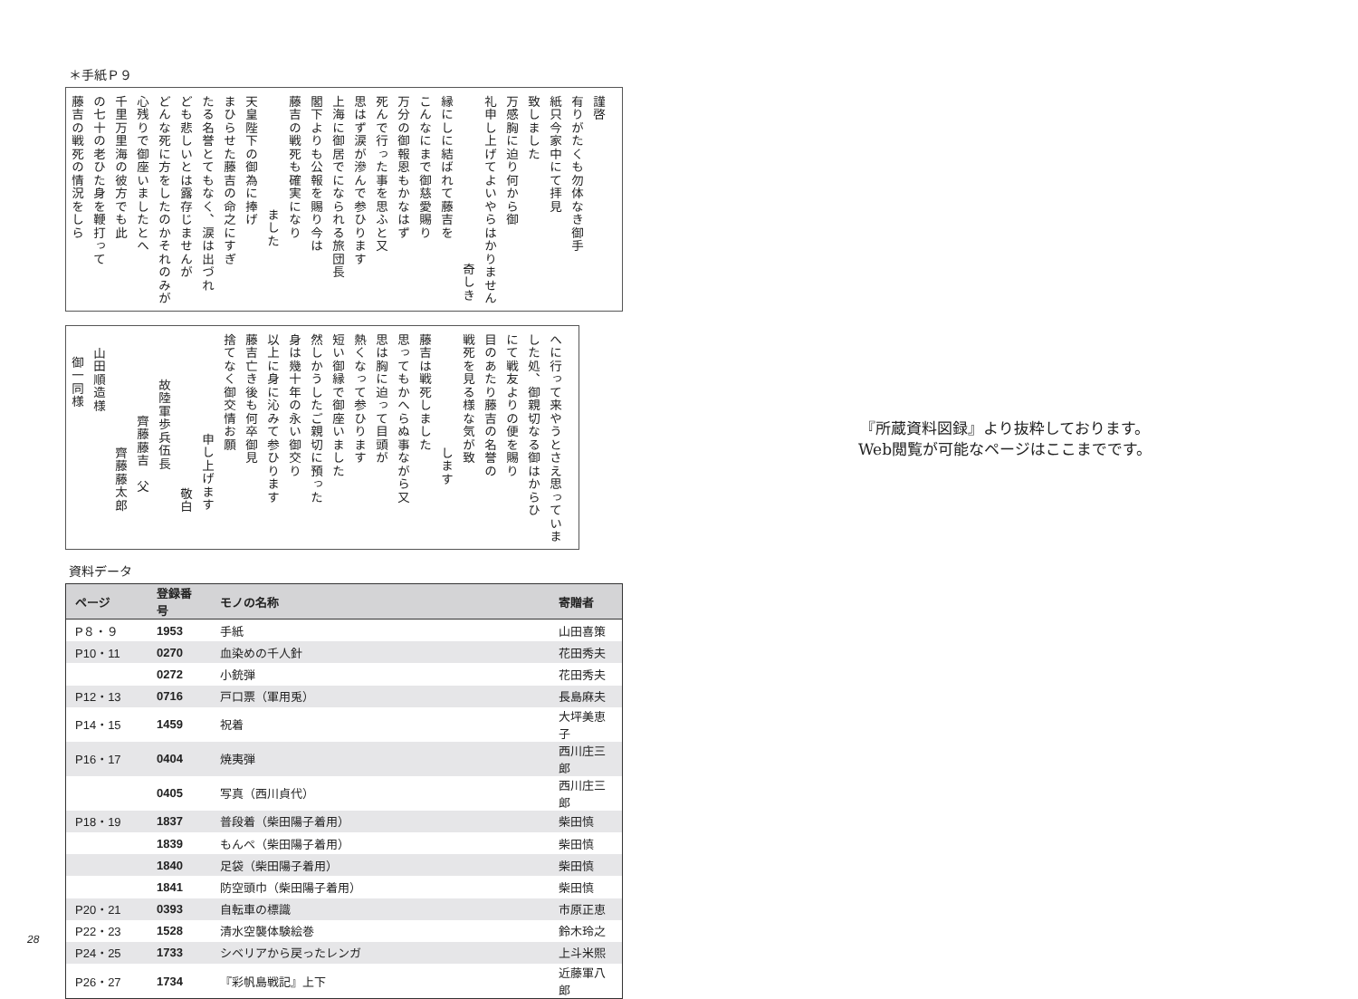＊手紙Ｐ９
謹啓
有りがたくも勿体なき御手
紙只今家中にて拝見
致しました
万感胸に迫り何から御
礼申し上げてよいやらはかりません
奇しき
縁にしに結ばれて藤吉を
こんなにまで御慈愛賜り
万分の御報恩もかなはず
死んで行った事を思ふと又
思はず涙が滲んで参ひります
上海に御居でになられる旅団長
閣下よりも公報を賜り今は
藤吉の戦死も確実になり
ました
天皇陛下の御為に捧げ
まひらせた藤吉の命之にすぎ
たる名誉とてもなく、涙は出づれ
ども悲しいとは露存じませんが
どんな死に方をしたのかそれのみが
心残りで御座いましたとへ
千里万里海の彼方でも此
の七十の老ひた身を鞭打って
藤吉の戦死の情況をしら
へに行って来やうとさえ思っていま
した処、御親切なる御はからひ
にて戦友よりの便を賜り
目のあたり藤吉の名誉の
戦死を見る様な気が致
します
藤吉は戦死しました
思ってもかへらぬ事ながら又
思は胸に迫って目頭が
熱くなって参ひります
短い御縁で御座いました
然しかうしたご親切に預った
身は幾十年の永い御交り
以上に身に沁みて参ひります
藤吉亡き後も何卒御見
捨てなく御交情お願
申し上げます
敬白
故陸軍歩兵伍長
齊藤藤吉　父
齊藤藤太郎
山田順造様
御一同様
資料データ
| ページ | 登録番号 | モノの名称 | 寄贈者 |
| --- | --- | --- | --- |
| P８・９ | 1953 | 手紙 | 山田喜策 |
| P10・11 | 0270 | 血染めの千人針 | 花田秀夫 |
| | 0272 | 小銃弾 | 花田秀夫 |
| P12・13 | 0716 | 戸口票（軍用兎） | 長島麻夫 |
| P14・15 | 1459 | 祝着 | 大坪美恵子 |
| P16・17 | 0404 | 焼夷弾 | 西川庄三郎 |
| | 0405 | 写真（西川貞代） | 西川庄三郎 |
| P18・19 | 1837 | 普段着（柴田陽子着用） | 柴田慎 |
| | 1839 | もんぺ（柴田陽子着用） | 柴田慎 |
| | 1840 | 足袋（柴田陽子着用） | 柴田慎 |
| | 1841 | 防空頭巾（柴田陽子着用） | 柴田慎 |
| P20・21 | 0393 | 自転車の標識 | 市原正恵 |
| P22・23 | 1528 | 清水空襲体験絵巻 | 鈴木玲之 |
| P24・25 | 1733 | シベリアから戻ったレンガ | 上斗米熙 |
| P26・27 | 1734 | 『彩帆島戦記』上下 | 近藤軍八郎 |
28
『所蔵資料図録』より抜粋しております。
Web閲覧が可能なページはここまでです。